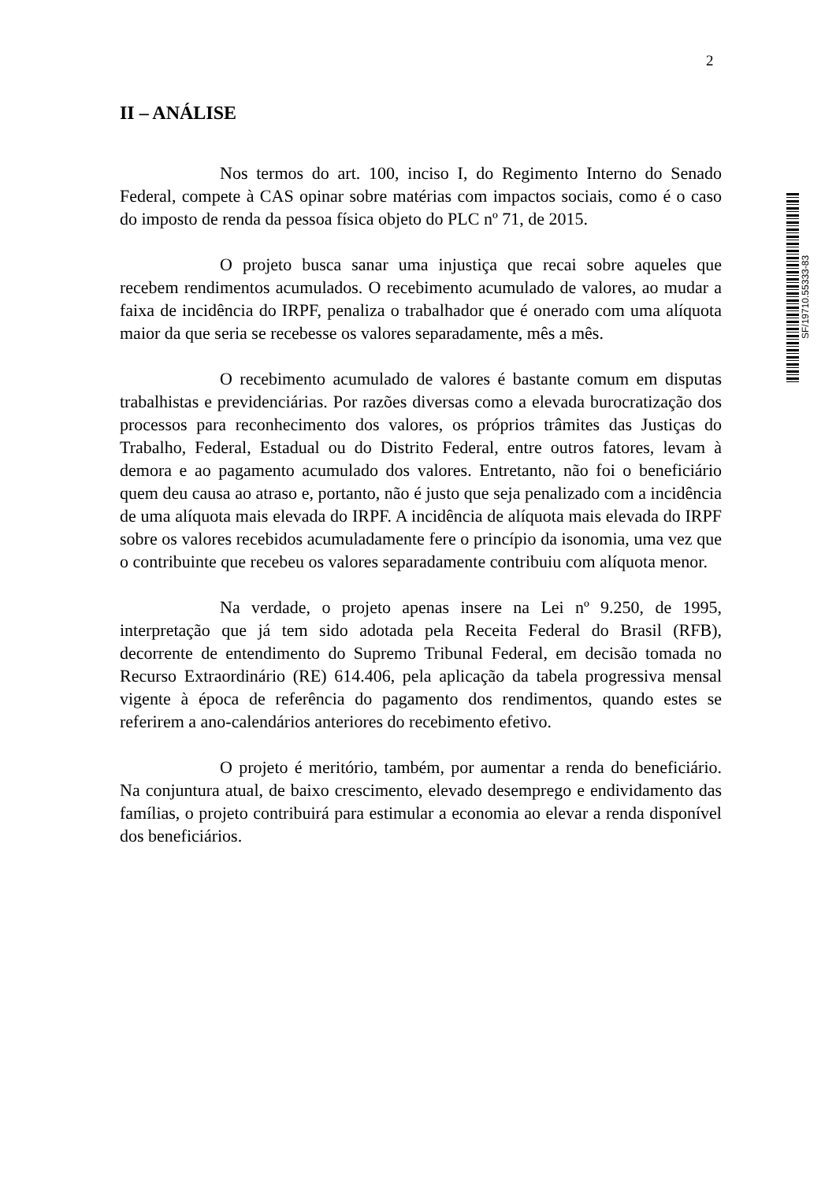2
SF/19710.55333-83
II – ANÁLISE
Nos termos do art. 100, inciso I, do Regimento Interno do Senado Federal, compete à CAS opinar sobre matérias com impactos sociais, como é o caso do imposto de renda da pessoa física objeto do PLC nº 71, de 2015.
O projeto busca sanar uma injustiça que recai sobre aqueles que recebem rendimentos acumulados. O recebimento acumulado de valores, ao mudar a faixa de incidência do IRPF, penaliza o trabalhador que é onerado com uma alíquota maior da que seria se recebesse os valores separadamente, mês a mês.
O recebimento acumulado de valores é bastante comum em disputas trabalhistas e previdenciárias. Por razões diversas como a elevada burocratização dos processos para reconhecimento dos valores, os próprios trâmites das Justiças do Trabalho, Federal, Estadual ou do Distrito Federal, entre outros fatores, levam à demora e ao pagamento acumulado dos valores. Entretanto, não foi o beneficiário quem deu causa ao atraso e, portanto, não é justo que seja penalizado com a incidência de uma alíquota mais elevada do IRPF. A incidência de alíquota mais elevada do IRPF sobre os valores recebidos acumuladamente fere o princípio da isonomia, uma vez que o contribuinte que recebeu os valores separadamente contribuiu com alíquota menor.
Na verdade, o projeto apenas insere na Lei nº 9.250, de 1995, interpretação que já tem sido adotada pela Receita Federal do Brasil (RFB), decorrente de entendimento do Supremo Tribunal Federal, em decisão tomada no Recurso Extraordinário (RE) 614.406, pela aplicação da tabela progressiva mensal vigente à época de referência do pagamento dos rendimentos, quando estes se referirem a ano-calendários anteriores do recebimento efetivo.
O projeto é meritório, também, por aumentar a renda do beneficiário. Na conjuntura atual, de baixo crescimento, elevado desemprego e endividamento das famílias, o projeto contribuirá para estimular a economia ao elevar a renda disponível dos beneficiários.